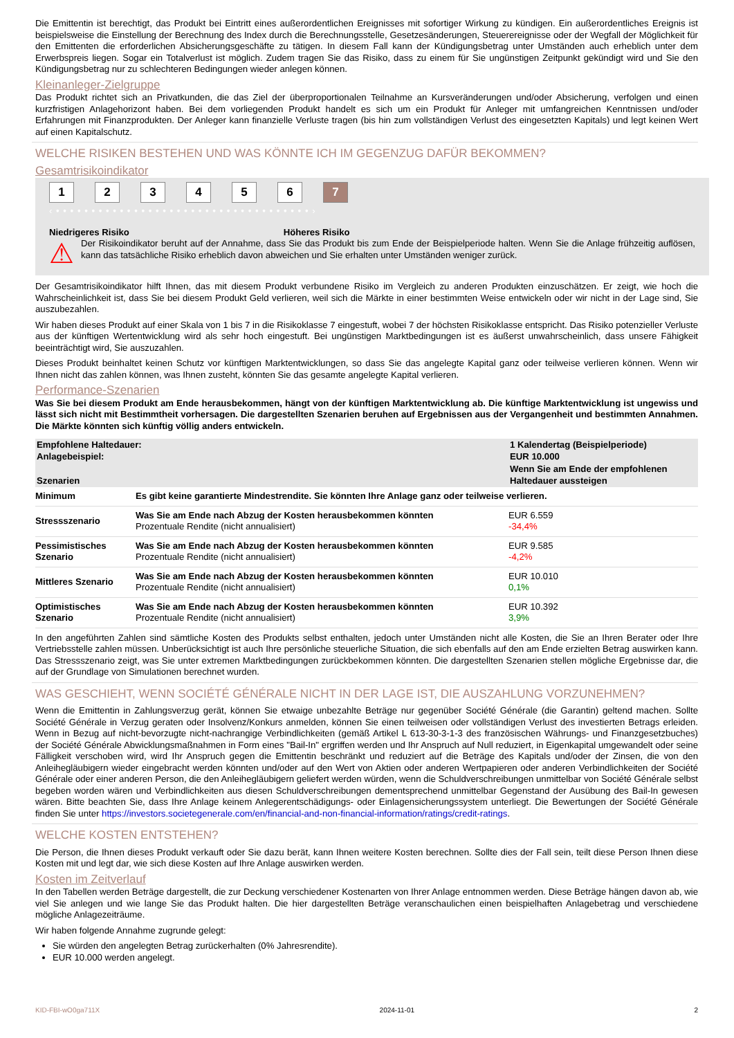Die Emittentin ist berechtigt, das Produkt bei Eintritt eines außerordentlichen Ereignisses mit sofortiger Wirkung zu kündigen. Ein außerordentliches Ereignis ist beispielsweise die Einstellung der Berechnung des Index durch die Berechnungsstelle, Gesetzesänderungen, Steuerereignisse oder der Wegfall der Möglichkeit für den Emittenten die erforderlichen Absicherungsgeschäfte zu tätigen. In diesem Fall kann der Kündigungsbetrag unter Umständen auch erheblich unter dem Erwerbspreis liegen. Sogar ein Totalverlust ist möglich. Zudem tragen Sie das Risiko, dass zu einem für Sie ungünstigen Zeitpunkt gekündigt wird und Sie den Kündigungsbetrag nur zu schlechteren Bedingungen wieder anlegen können.
Kleinanleger-Zielgruppe
Das Produkt richtet sich an Privatkunden, die das Ziel der überproportionalen Teilnahme an Kursveränderungen und/oder Absicherung, verfolgen und einen kurzfristigen Anlagehorizont haben. Bei dem vorliegenden Produkt handelt es sich um ein Produkt für Anleger mit umfangreichen Kenntnissen und/oder Erfahrungen mit Finanzprodukten. Der Anleger kann finanzielle Verluste tragen (bis hin zum vollständigen Verlust des eingesetzten Kapitals) und legt keinen Wert auf einen Kapitalschutz.
WELCHE RISIKEN BESTEHEN UND WAS KÖNNTE ICH IM GEGENZUG DAFÜR BEKOMMEN?
Gesamtrisikoindikator
123456 7
‹ • • • • • • • • • • • • • • • • • • • • • • • • • • • • • • • • • • • • ›
Niedrigeres Risiko Höheres Risiko
⚠
Der Risikoindikator beruht auf der Annahme, dass Sie das Produkt bis zum Ende der Beispielperiode halten. Wenn Sie die Anlage frühzeitig auflösen, kann das tatsächliche Risiko erheblich davon abweichen und Sie erhalten unter Umständen weniger zurück.
Der Gesamtrisikoindikator hilft Ihnen, das mit diesem Produkt verbundene Risiko im Vergleich zu anderen Produkten einzuschätzen. Er zeigt, wie hoch die Wahrscheinlichkeit ist, dass Sie bei diesem Produkt Geld verlieren, weil sich die Märkte in einer bestimmten Weise entwickeln oder wir nicht in der Lage sind, Sie auszubezahlen.
Wir haben dieses Produkt auf einer Skala von 1 bis 7 in die Risikoklasse 7 eingestuft, wobei 7 der höchsten Risikoklasse entspricht. Das Risiko potenzieller Verluste aus der künftigen Wertentwicklung wird als sehr hoch eingestuft. Bei ungünstigen Marktbedingungen ist es äußerst unwahrscheinlich, dass unsere Fähigkeit beeinträchtigt wird, Sie auszuzahlen.
Dieses Produkt beinhaltet keinen Schutz vor künftigen Marktentwicklungen, so dass Sie das angelegte Kapital ganz oder teilweise verlieren können. Wenn wir Ihnen nicht das zahlen können, was Ihnen zusteht, könnten Sie das gesamte angelegte Kapital verlieren.
Performance-Szenarien
Was Sie bei diesem Produkt am Ende herausbekommen, hängt von der künftigen Marktentwicklung ab. Die künftige Marktentwicklung ist ungewiss und lässt sich nicht mit Bestimmtheit vorhersagen. Die dargestellten Szenarien beruhen auf Ergebnissen aus der Vergangenheit und bestimmten Annahmen. Die Märkte könnten sich künftig völlig anders entwickeln.
| Empfohlene Haltedauer: Anlagebeispiel: | | 1 Kalendertag (Beispielperiode) EUR 10.000 |
| Szenarien | | Wenn Sie am Ende der empfohlenen Haltedauer aussteigen |
| Minimum | Es gibt keine garantierte Mindestrendite. Sie könnten Ihre Anlage ganz oder teilweise verlieren. | |
| Stressszenario | Was Sie am Ende nach Abzug der Kosten herausbekommen könnten Prozentuale Rendite (nicht annualisiert) | EUR 6.559 -34,4% |
| Pessimistisches Szenario | Was Sie am Ende nach Abzug der Kosten herausbekommen könnten Prozentuale Rendite (nicht annualisiert) | EUR 9.585 -4,2% |
| Mittleres Szenario | Was Sie am Ende nach Abzug der Kosten herausbekommen könnten Prozentuale Rendite (nicht annualisiert) | EUR 10.010 0,1% |
| Optimistisches Szenario | Was Sie am Ende nach Abzug der Kosten herausbekommen könnten Prozentuale Rendite (nicht annualisiert) | EUR 10.392 3,9% |
In den angeführten Zahlen sind sämtliche Kosten des Produkts selbst enthalten, jedoch unter Umständen nicht alle Kosten, die Sie an Ihren Berater oder Ihre Vertriebsstelle zahlen müssen. Unberücksichtigt ist auch Ihre persönliche steuerliche Situation, die sich ebenfalls auf den am Ende erzielten Betrag auswirken kann. Das Stressszenario zeigt, was Sie unter extremen Marktbedingungen zurückbekommen könnten. Die dargestellten Szenarien stellen mögliche Ergebnisse dar, die auf der Grundlage von Simulationen berechnet wurden.
WAS GESCHIEHT, WENN SOCIÉTÉ GÉNÉRALE NICHT IN DER LAGE IST, DIE AUSZAHLUNG VORZUNEHMEN?
Wenn die Emittentin in Zahlungsverzug gerät, können Sie etwaige unbezahlte Beträge nur gegenüber Société Générale (die Garantin) geltend machen. Sollte Société Générale in Verzug geraten oder Insolvenz/Konkurs anmelden, können Sie einen teilweisen oder vollständigen Verlust des investierten Betrags erleiden. Wenn in Bezug auf nicht-bevorzugte nicht-nachrangige Verbindlichkeiten (gemäß Artikel L 613-30-3-1-3 des französischen Währungs- und Finanzgesetzbuches) der Société Générale Abwicklungsmaßnahmen in Form eines "Bail-In" ergriffen werden und Ihr Anspruch auf Null reduziert, in Eigenkapital umgewandelt oder seine Fälligkeit verschoben wird, wird Ihr Anspruch gegen die Emittentin beschränkt und reduziert auf die Beträge des Kapitals und/oder der Zinsen, die von den Anleihegläubigern wieder eingebracht werden könnten und/oder auf den Wert von Aktien oder anderen Wertpapieren oder anderen Verbindlichkeiten der Société Générale oder einer anderen Person, die den Anleihegläubigern geliefert werden würden, wenn die Schuldverschreibungen unmittelbar von Société Générale selbst begeben worden wären und Verbindlichkeiten aus diesen Schuldverschreibungen dementsprechend unmittelbar Gegenstand der Ausübung des Bail-In gewesen wären. Bitte beachten Sie, dass Ihre Anlage keinem Anlegerentschädigungs- oder Einlagensicherungssystem unterliegt. Die Bewertungen der Société Générale finden Sie unter https://investors.societegenerale.com/en/financial-and-non-financial-information/ratings/credit-ratings.
WELCHE KOSTEN ENTSTEHEN?
Die Person, die Ihnen dieses Produkt verkauft oder Sie dazu berät, kann Ihnen weitere Kosten berechnen. Sollte dies der Fall sein, teilt diese Person Ihnen diese Kosten mit und legt dar, wie sich diese Kosten auf Ihre Anlage auswirken werden.
Kosten im Zeitverlauf
In den Tabellen werden Beträge dargestellt, die zur Deckung verschiedener Kostenarten von Ihrer Anlage entnommen werden. Diese Beträge hängen davon ab, wie viel Sie anlegen und wie lange Sie das Produkt halten. Die hier dargestellten Beträge veranschaulichen einen beispielhaften Anlagebetrag und verschiedene mögliche Anlagezeiträume.
Wir haben folgende Annahme zugrunde gelegt:
Sie würden den angelegten Betrag zurückerhalten (0% Jahresrendite).
EUR 10.000 werden angelegt.
KID-FBI-wO0ga711X 2024-11-01 2